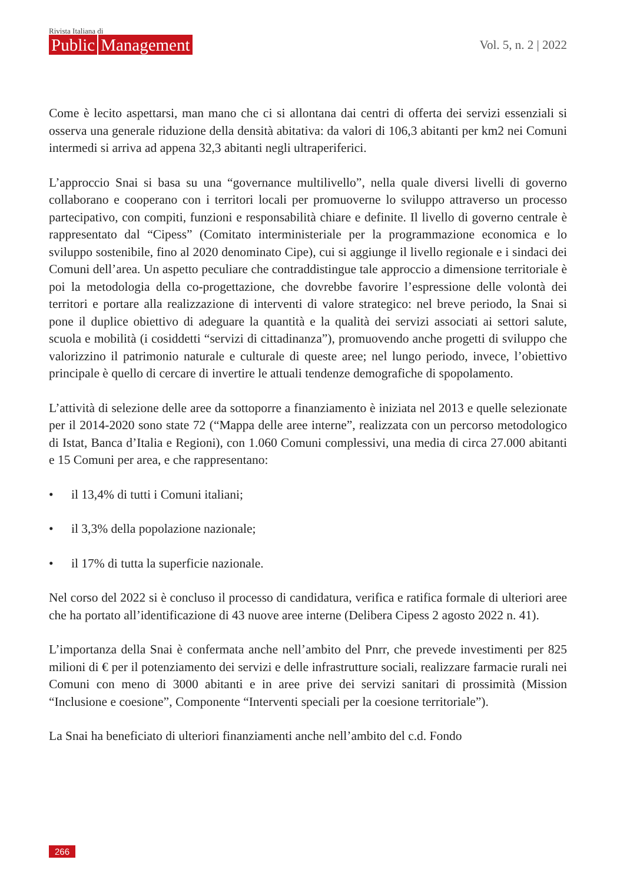Rivista Italiana di
Public Management
Vol. 5, n. 2 | 2022
Come è lecito aspettarsi, man mano che ci si allontana dai centri di offerta dei servizi essenziali si osserva una generale riduzione della densità abitativa: da valori di 106,3 abitanti per km2 nei Comuni intermedi si arriva ad appena 32,3 abitanti negli ultraperiferici.
L’approccio Snai si basa su una “governance multilivello”, nella quale diversi livelli di governo collaborano e cooperano con i territori locali per promuoverne lo sviluppo attraverso un processo partecipativo, con compiti, funzioni e responsabilità chiare e definite. Il livello di governo centrale è rappresentato dal “Cipess” (Comitato interministeriale per la programmazione economica e lo sviluppo sostenibile, fino al 2020 denominato Cipe), cui si aggiunge il livello regionale e i sindaci dei Comuni dell’area. Un aspetto peculiare che contraddistingue tale approccio a dimensione territoriale è poi la metodologia della co-progettazione, che dovrebbe favorire l’espressione delle volontà dei territori e portare alla realizzazione di interventi di valore strategico: nel breve periodo, la Snai si pone il duplice obiettivo di adeguare la quantità e la qualità dei servizi associati ai settori salute, scuola e mobilità (i cosiddetti “servizi di cittadinanza”), promuovendo anche progetti di sviluppo che valorizzino il patrimonio naturale e culturale di queste aree; nel lungo periodo, invece, l’obiettivo principale è quello di cercare di invertire le attuali tendenze demografiche di spopolamento.
L’attività di selezione delle aree da sottoporre a finanziamento è iniziata nel 2013 e quelle selezionate per il 2014-2020 sono state 72 (“Mappa delle aree interne”, realizzata con un percorso metodologico di Istat, Banca d’Italia e Regioni), con 1.060 Comuni complessivi, una media di circa 27.000 abitanti e 15 Comuni per area, e che rappresentano:
• il 13,4% di tutti i Comuni italiani;
• il 3,3% della popolazione nazionale;
• il 17% di tutta la superficie nazionale.
Nel corso del 2022 si è concluso il processo di candidatura, verifica e ratifica formale di ulteriori aree che ha portato all’identificazione di 43 nuove aree interne (Delibera Cipess 2 agosto 2022 n. 41).
L’importanza della Snai è confermata anche nell’ambito del Pnrr, che prevede investimenti per 825 milioni di € per il potenziamento dei servizi e delle infrastrutture sociali, realizzare farmacie rurali nei Comuni con meno di 3000 abitanti e in aree prive dei servizi sanitari di prossimità (Mission “Inclusione e coesione”, Componente “Interventi speciali per la coesione territoriale”).
La Snai ha beneficiato di ulteriori finanziamenti anche nell’ambito del c.d. Fondo
266